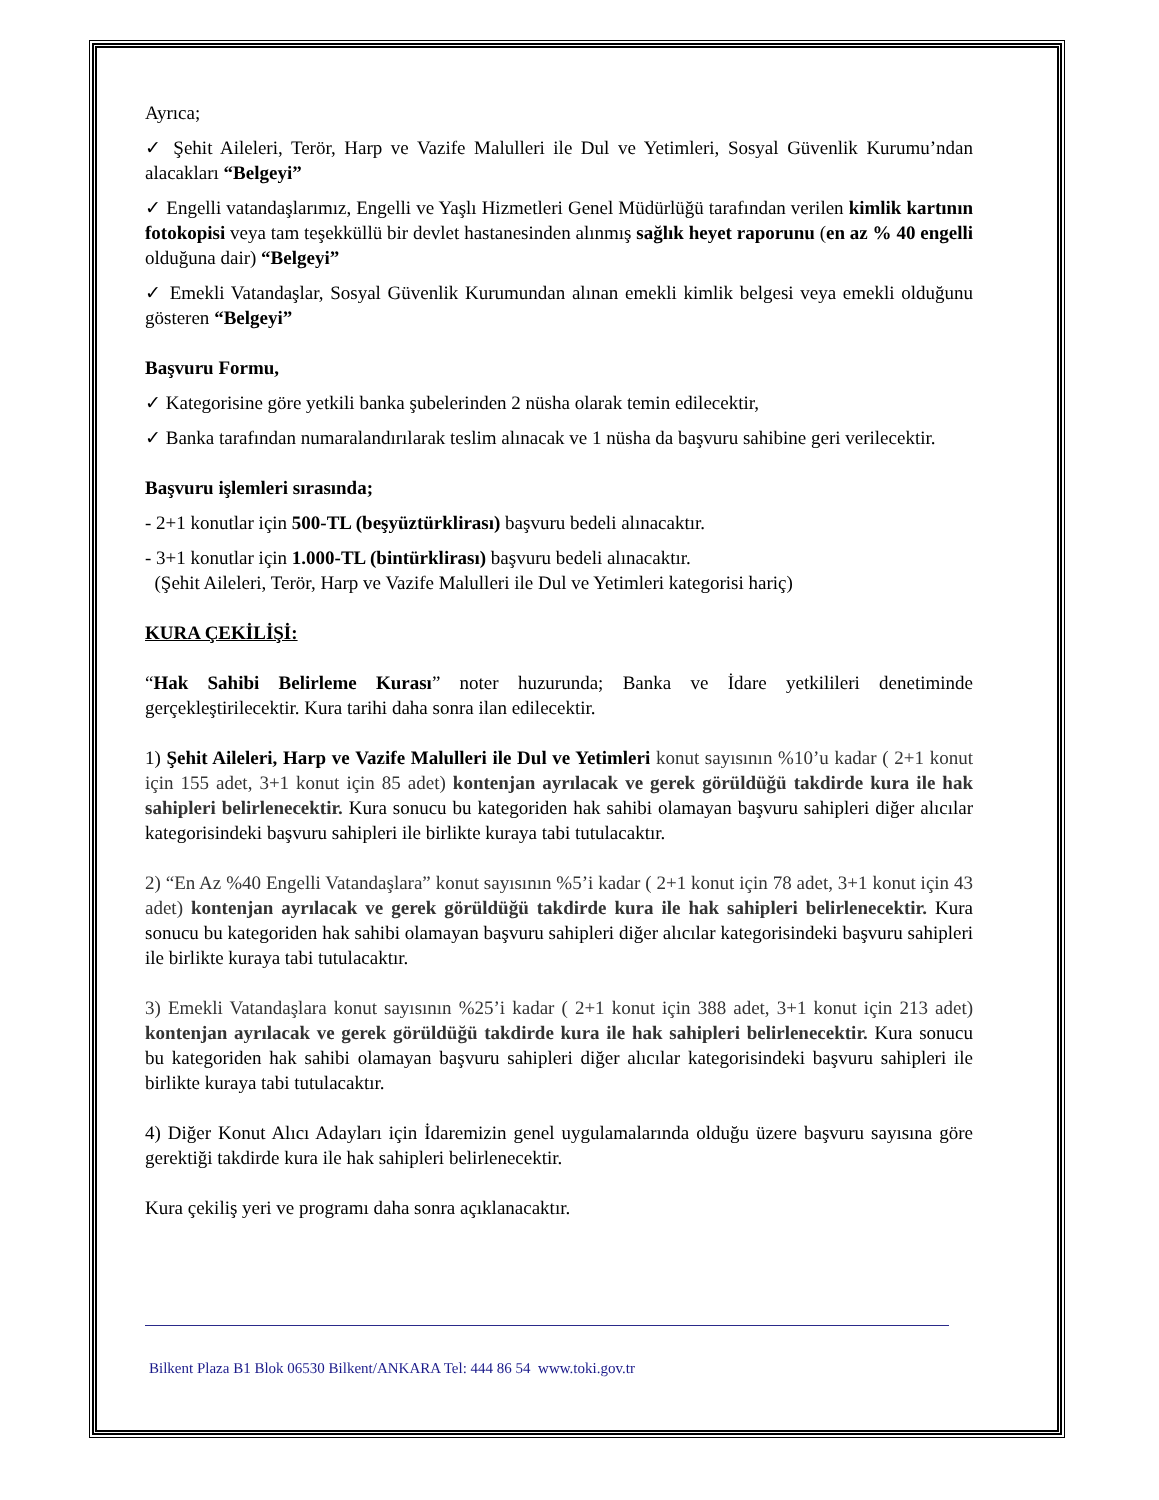Ayrıca;
✓ Şehit Aileleri, Terör, Harp ve Vazife Malulleri ile Dul ve Yetimleri, Sosyal Güvenlik Kurumu’ndan alacakları “Belgeyi”
✓ Engelli vatandaşlarımız, Engelli ve Yaşlı Hizmetleri Genel Müdürlüğü tarafından verilen kimlik kartının fotokopisi veya tam teşekküllü bir devlet hastanesinden alınmış sağlık heyet raporunu (en az % 40 engelli olduğuna dair) “Belgeyi”
✓ Emekli Vatandaşlar, Sosyal Güvenlik Kurumundan alınan emekli kimlik belgesi veya emekli olduğunu gösteren “Belgeyi”
Başvuru Formu,
✓ Kategorisine göre yetkili banka şubelerinden 2 nüsha olarak temin edilecektir,
✓ Banka tarafından numaralandırılarak teslim alınacak ve 1 nüsha da başvuru sahibine geri verilecektir.
Başvuru işlemleri sırasında;
- 2+1 konutlar için 500-TL (beşyüztürklirası) başvuru bedeli alınacaktır.
- 3+1 konutlar için 1.000-TL (bintürklirası) başvuru bedeli alınacaktır.
(Şehit Aileleri, Terör, Harp ve Vazife Malulleri ile Dul ve Yetimleri kategorisi hariç)
KURA ÇEKİLİŞİ:
“Hak Sahibi Belirleme Kurası” noter huzurunda; Banka ve İdare yetkilileri denetiminde gerçekleştirilecektir. Kura tarihi daha sonra ilan edilecektir.
1) Şehit Aileleri, Harp ve Vazife Malulleri ile Dul ve Yetimleri konut sayısının %10’u kadar ( 2+1 konut için 155 adet, 3+1 konut için 85 adet) kontenjan ayrılacak ve gerek görüldüğü takdirde kura ile hak sahipleri belirlenecektir. Kura sonucu bu kategoriden hak sahibi olamayan başvuru sahipleri diğer alıcılar kategorisindeki başvuru sahipleri ile birlikte kuraya tabi tutulacaktır.
2) “En Az %40 Engelli Vatandaşlara” konut sayısının %5’i kadar ( 2+1 konut için 78 adet, 3+1 konut için 43 adet) kontenjan ayrılacak ve gerek görüldüğü takdirde kura ile hak sahipleri belirlenecektir. Kura sonucu bu kategoriden hak sahibi olamayan başvuru sahipleri diğer alıcılar kategorisindeki başvuru sahipleri ile birlikte kuraya tabi tutulacaktır.
3) Emekli Vatandaşlara konut sayısının %25’i kadar ( 2+1 konut için 388 adet, 3+1 konut için 213 adet) kontenjan ayrılacak ve gerek görüldüğü takdirde kura ile hak sahipleri belirlenecektir. Kura sonucu bu kategoriden hak sahibi olamayan başvuru sahipleri diğer alıcılar kategorisindeki başvuru sahipleri ile birlikte kuraya tabi tutulacaktır.
4) Diğer Konut Alıcı Adayları için İdaremizin genel uygulamalarında olduğu üzere başvuru sayısına göre gerektiği takdirde kura ile hak sahipleri belirlenecektir.
Kura çekiliş yeri ve programı daha sonra açıklanacaktır.
Bilkent Plaza B1 Blok 06530 Bilkent/ANKARA Tel: 444 86 54 www.toki.gov.tr